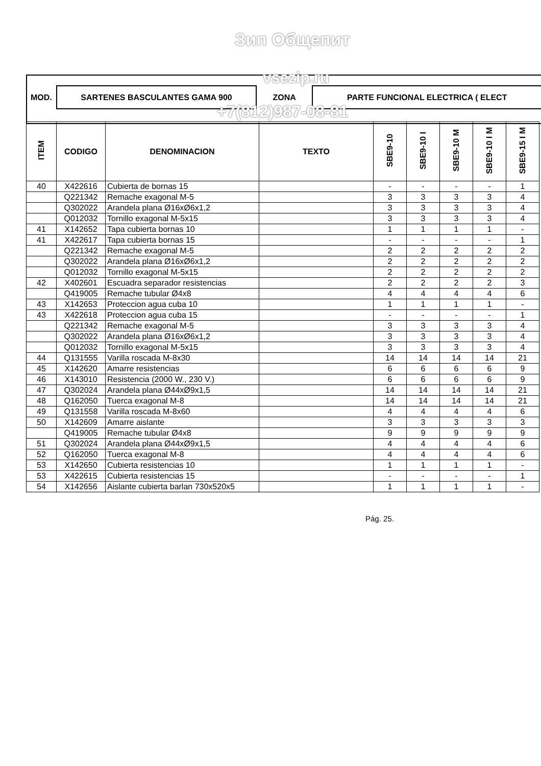MOD.
| SARTENES BASCULANTES GAMA 900 | ZONA | PARTE FUNCIONAL ELECTRICA ( ELECT |
| ITEM | CODIGO | DENOMINACION | TEXTO | SBE9-10 | SBE9-10 I | SBE9-10 M | SBE9-10 I M | SBE9-15 I M |
| --- | --- | --- | --- | --- | --- | --- | --- | --- |
| 40 | X422616 | Cubierta de bornas 15 | | - | - | - | - | 1 |
| | Q221342 | Remache exagonal M-5 | | 3 | 3 | 3 | 3 | 4 |
| | Q302022 | Arandela plana Ø16xØ6x1,2 | | 3 | 3 | 3 | 3 | 4 |
| | Q012032 | Tornillo exagonal M-5x15 | | 3 | 3 | 3 | 3 | 4 |
| 41 | X142652 | Tapa cubierta bornas 10 | | 1 | 1 | 1 | 1 | - |
| 41 | X422617 | Tapa cubierta bornas 15 | | - | - | - | - | 1 |
| | Q221342 | Remache exagonal M-5 | | 2 | 2 | 2 | 2 | 2 |
| | Q302022 | Arandela plana Ø16xØ6x1,2 | | 2 | 2 | 2 | 2 | 2 |
| | Q012032 | Tornillo exagonal M-5x15 | | 2 | 2 | 2 | 2 | 2 |
| 42 | X402601 | Escuadra separador resistencias | | 2 | 2 | 2 | 2 | 3 |
| | Q419005 | Remache tubular Ø4x8 | | 4 | 4 | 4 | 4 | 6 |
| 43 | X142653 | Proteccion agua cuba 10 | | 1 | 1 | 1 | 1 | - |
| 43 | X422618 | Proteccion agua cuba 15 | | - | - | - | - | 1 |
| | Q221342 | Remache exagonal M-5 | | 3 | 3 | 3 | 3 | 4 |
| | Q302022 | Arandela plana Ø16xØ6x1,2 | | 3 | 3 | 3 | 3 | 4 |
| | Q012032 | Tornillo exagonal M-5x15 | | 3 | 3 | 3 | 3 | 4 |
| 44 | Q131555 | Varilla roscada M-8x30 | | 14 | 14 | 14 | 14 | 21 |
| 45 | X142620 | Amarre resistencias | | 6 | 6 | 6 | 6 | 9 |
| 46 | X143010 | Resistencia (2000 W., 230 V.) | | 6 | 6 | 6 | 6 | 9 |
| 47 | Q302024 | Arandela plana Ø44xØ9x1,5 | | 14 | 14 | 14 | 14 | 21 |
| 48 | Q162050 | Tuerca exagonal M-8 | | 14 | 14 | 14 | 14 | 21 |
| 49 | Q131558 | Varilla roscada M-8x60 | | 4 | 4 | 4 | 4 | 6 |
| 50 | X142609 | Amarre aislante | | 3 | 3 | 3 | 3 | 3 |
| | Q419005 | Remache tubular Ø4x8 | | 9 | 9 | 9 | 9 | 9 |
| 51 | Q302024 | Arandela plana Ø44xØ9x1,5 | | 4 | 4 | 4 | 4 | 6 |
| 52 | Q162050 | Tuerca exagonal M-8 | | 4 | 4 | 4 | 4 | 6 |
| 53 | X142650 | Cubierta resistencias 10 | | 1 | 1 | 1 | 1 | - |
| 53 | X422615 | Cubierta resistencias 15 | | - | - | - | - | 1 |
| 54 | X142656 | Aislante cubierta barlan 730x520x5 | | 1 | 1 | 1 | 1 | - |
Pág. 25.
Зип Общепит
vsezip.ru
+7(812)987-08-81